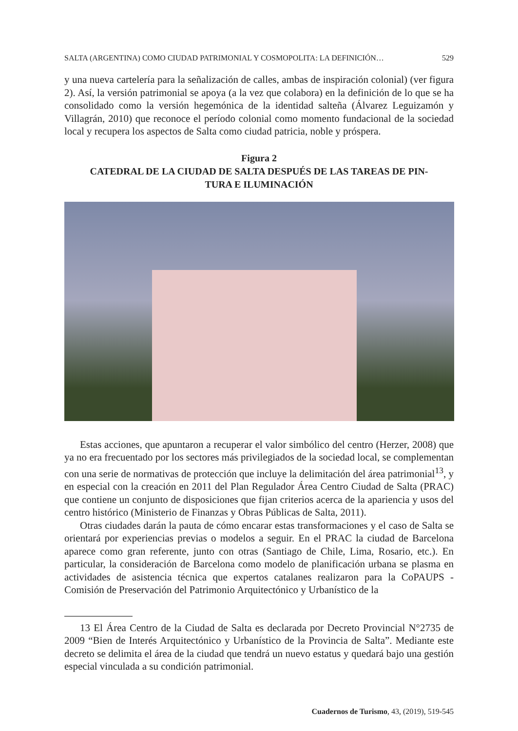SALTA (ARGENTINA) COMO CIUDAD PATRIMONIAL Y COSMOPOLITA: LA DEFINICIÓN… 529
y una nueva cartelería para la señalización de calles, ambas de inspiración colonial) (ver figura 2). Así, la versión patrimonial se apoya (a la vez que colabora) en la definición de lo que se ha consolidado como la versión hegemónica de la identidad salteña (Álvarez Leguizamón y Villagrán, 2010) que reconoce el período colonial como momento fundacional de la sociedad local y recupera los aspectos de Salta como ciudad patricia, noble y próspera.
Figura 2
CATEDRAL DE LA CIUDAD DE SALTA DESPUÉS DE LAS TAREAS DE PIN-
TURA E ILUMINACIÓN
Estas acciones, que apuntaron a recuperar el valor simbólico del centro (Herzer, 2008) que ya no era frecuentado por los sectores más privilegiados de la sociedad local, se complementan con una serie de normativas de protección que incluye la delimitación del área patrimonial<sup>13</sup>, y en especial con la creación en 2011 del Plan Regulador Área Centro Ciudad de Salta (PRAC) que contiene un conjunto de disposiciones que fijan criterios acerca de la apariencia y usos del centro histórico (Ministerio de Finanzas y Obras Públicas de Salta, 2011).
Otras ciudades darán la pauta de cómo encarar estas transformaciones y el caso de Salta se orientará por experiencias previas o modelos a seguir. En el PRAC la ciudad de Barcelona aparece como gran referente, junto con otras (Santiago de Chile, Lima, Rosario, etc.). En particular, la consideración de Barcelona como modelo de planificación urbana se plasma en actividades de asistencia técnica que expertos catalanes realizaron para la CoPAUPS -Comisión de Preservación del Patrimonio Arquitectónico y Urbanístico de la
13 El Área Centro de la Ciudad de Salta es declarada por Decreto Provincial N°2735 de 2009 “Bien de Interés Arquitectónico y Urbanístico de la Provincia de Salta”. Mediante este decreto se delimita el área de la ciudad que tendrá un nuevo estatus y quedará bajo una gestión especial vinculada a su condición patrimonial.
Cuadernos de Turismo, 43, (2019), 519-545